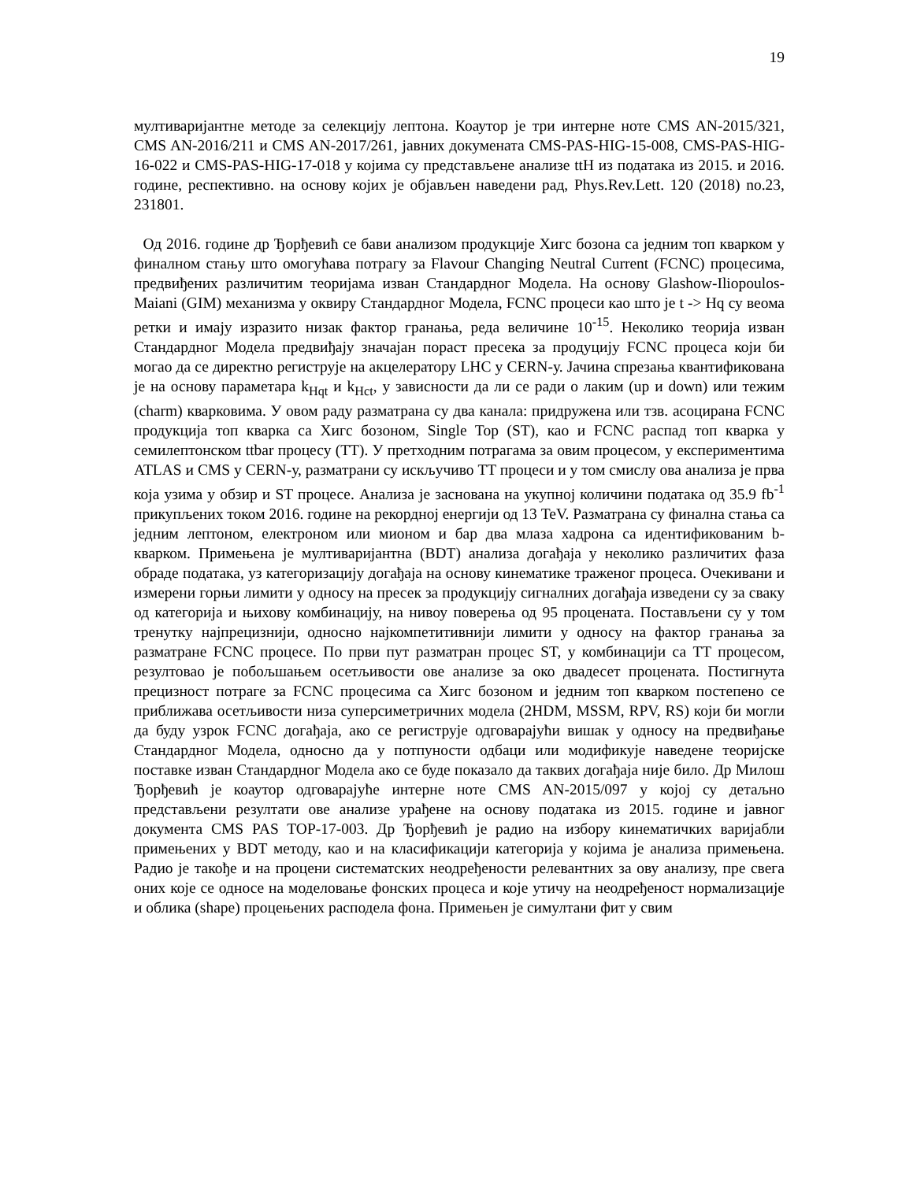19
мултиваријантне методе за селекцију лептона. Коаутор је три интерне ноте CMS AN-2015/321, CMS AN-2016/211 и CMS AN-2017/261, јавних докумената CMS-PAS-HIG-15-008, CMS-PAS-HIG-16-022 и CMS-PAS-HIG-17-018 у којима су представљене анализе ttH из података из 2015. и 2016. године, респективно. на основу којих је објављен наведени рад, Phys.Rev.Lett. 120 (2018) no.23, 231801.
Од 2016. године др Ђорђевић се бави анализом продукције Хигс бозона са једним топ кварком у финалном стању што омогућава потрагу за Flavour Changing Neutral Current (FCNC) процесима, предвиђених различитим теоријама изван Стандардног Модела. На основу Glashow-Iliopoulos-Maiani (GIM) механизма у оквиру Стандардног Модела, FCNC процеси као што је t -> Hq су веома ретки и имају изразито низак фактор гранања, реда величине 10<sup>-15</sup>. Неколико теорија изван Стандардног Модела предвиђају значајан пораст пресека за продуцију FCNC процеса који би могао да се директно региструје на акцелератору LHC у CERN-у. Јачина спрезања квантификована је на основу параметара k<sub>Hqt</sub> и k<sub>Hct</sub>, у зависности да ли се ради о лаким (up и down) или тежим (charm) кварковима. У овом раду разматрана су два канала: придружена или тзв. асоцирана FCNC продукција топ кварка са Хигс бозоном, Single Top (ST), као и FCNC распад топ кварка у семилептонском ttbar процесу (TT). У претходним потрагама за овим процесом, у експериментима ATLAS и CMS у CERN-у, разматрани су искључиво TT процеси и у том смислу ова анализа је прва која узима у обзир и ST процесе. Анализа је заснована на укупној количини података од 35.9 fb<sup>-1</sup> прикупљених током 2016. године на рекордној енергији од 13 TeV. Разматрана су финална стања са једним лептоном, електроном или мионом и бар два млаза хадрона са идентификованим b-кварком. Примењена је мултиваријантна (BDT) анализа догађаја у неколико различитих фаза обраде података, уз категоризацију догађаја на основу кинематике траженог процеса. Очекивани и измерени горњи лимити у односу на пресек за продукцију сигналних догађаја изведени су за сваку од категорија и њихову комбинацију, на нивоу поверења од 95 процената. Постављени су у том тренутку најпрецизнији, односно најкомпетитивнији лимити у односу на фактор гранања за разматране FCNC процесе. По први пут разматран процес ST, у комбинацији са TT процесом, резултовао је побољшањем осетљивости ове анализе за око двадесет процената. Постигнута прецизност потраге за FCNC процесима са Хигс бозоном и једним топ кварком постепено се приближава осетљивости низа суперсиметричних модела (2HDM, MSSM, RPV, RS) који би могли да буду узрок FCNC догађаја, ако се региструје одговарајући вишак у односу на предвиђање Стандардног Модела, односно да у потпуности одбаци или модификује наведене теоријске поставке изван Стандардног Модела ако се буде показало да таквих догађаја није било. Др Милош Ђорђевић је коаутор одговарајуће интерне ноте CMS AN-2015/097 у којој су детаљно представљени резултати ове анализе урађене на основу података из 2015. године и јавног документа CMS PAS TOP-17-003. Др Ђорђевић је радио на избору кинематичких варијабли примењених у BDT методу, као и на класификацији категорија у којима је анализа примењена. Радио је такође и на процени систематских неодређености релевантних за ову анализу, пре свега оних које се односе на моделовање фонских процеса и које утичу на неодређеност нормализације и облика (shape) процењених расподела фона. Примењен је симултани фит у свим